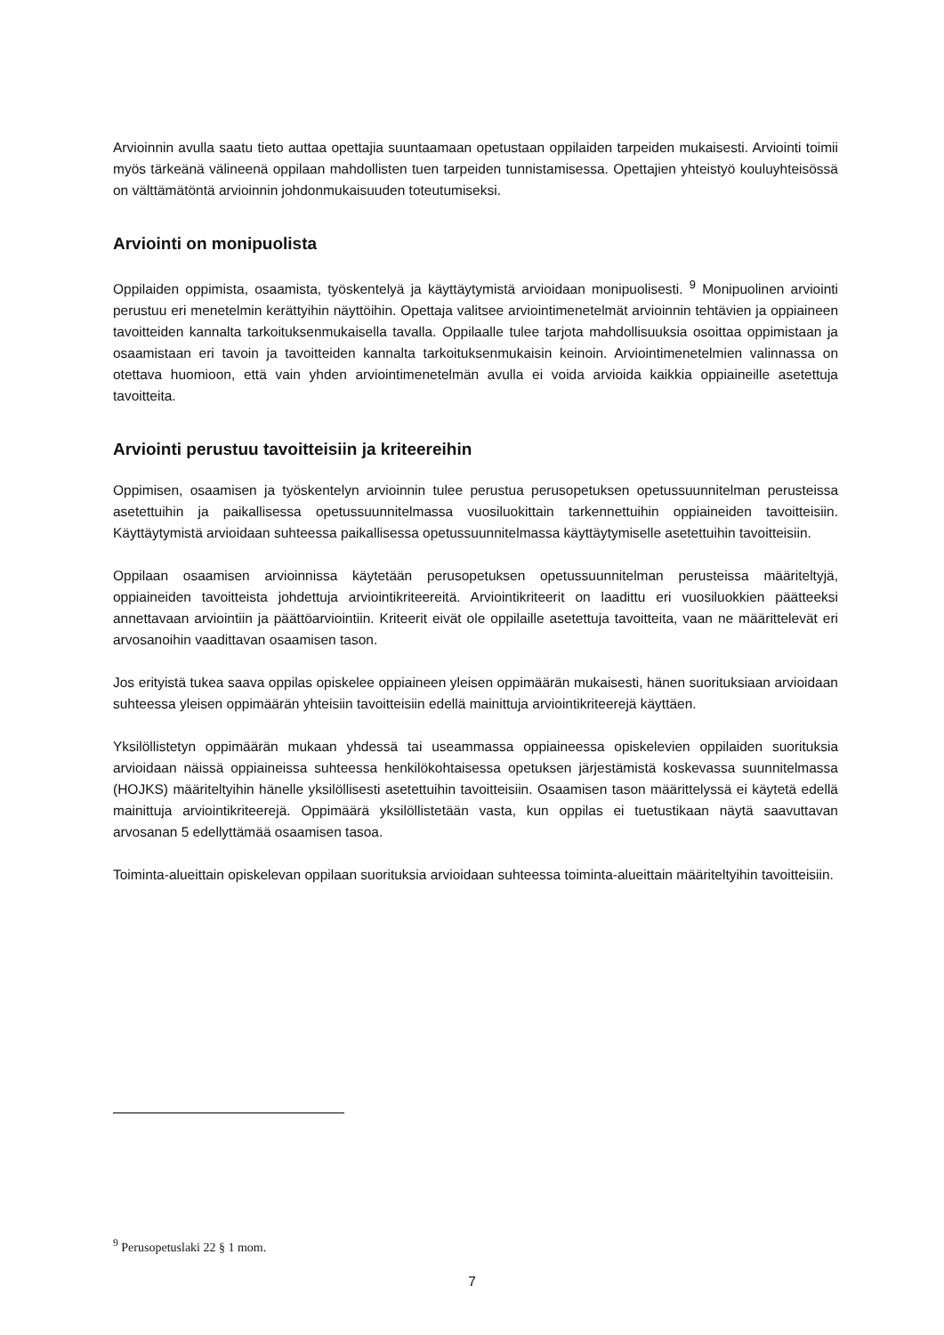Arvioinnin avulla saatu tieto auttaa opettajia suuntaamaan opetustaan oppilaiden tarpeiden mukaisesti. Arviointi toimii myös tärkeänä välineenä oppilaan mahdollisten tuen tarpeiden tunnistamisessa. Opettajien yhteistyö kouluyhteisössä on välttämätöntä arvioinnin johdonmukaisuuden toteutumiseksi.
Arviointi on monipuolista
Oppilaiden oppimista, osaamista, työskentelyä ja käyttäytymistä arvioidaan monipuolisesti. <sup>9</sup> Monipuolinen arviointi perustuu eri menetelmin kerättyihin näyttöihin. Opettaja valitsee arviointimenetelmät arvioinnin tehtävien ja oppiaineen tavoitteiden kannalta tarkoituksenmukaisella tavalla. Oppilaalle tulee tarjota mahdollisuuksia osoittaa oppimistaan ja osaamistaan eri tavoin ja tavoitteiden kannalta tarkoituksenmukaisin keinoin. Arviointimenetelmien valinnassa on otettava huomioon, että vain yhden arviointimenetelmän avulla ei voida arvioida kaikkia oppiaineille asetettuja tavoitteita.
Arviointi perustuu tavoitteisiin ja kriteereihin
Oppimisen, osaamisen ja työskentelyn arvioinnin tulee perustua perusopetuksen opetussuunnitelman perusteissa asetettuihin ja paikallisessa opetussuunnitelmassa vuosiluokittain tarkennettuihin oppiaineiden tavoitteisiin. Käyttäytymistä arvioidaan suhteessa paikallisessa opetussuunnitelmassa käyttäytymiselle asetettuihin tavoitteisiin.
Oppilaan osaamisen arvioinnissa käytetään perusopetuksen opetussuunnitelman perusteissa määriteltyjä, oppiaineiden tavoitteista johdettuja arviointikriteereitä. Arviointikriteerit on laadittu eri vuosiluokkien päätteeksi annettavaan arviointiin ja päättöarviointiin. Kriteerit eivät ole oppilaille asetettuja tavoitteita, vaan ne määrittelevät eri arvosanoihin vaadittavan osaamisen tason.
Jos erityistä tukea saava oppilas opiskelee oppiaineen yleisen oppimäärän mukaisesti, hänen suorituksiaan arvioidaan suhteessa yleisen oppimäärän yhteisiin tavoitteisiin edellä mainittuja arviointikriteerejä käyttäen.
Yksilöllistetyn oppimäärän mukaan yhdessä tai useammassa oppiaineessa opiskelevien oppilaiden suorituksia arvioidaan näissä oppiaineissa suhteessa henkilökohtaisessa opetuksen järjestämistä koskevassa suunnitelmassa (HOJKS) määriteltyihin hänelle yksilöllisesti asetettuihin tavoitteisiin. Osaamisen tason määrittelyssä ei käytetä edellä mainittuja arviointikriteerejä. Oppimäärä yksilöllistetään vasta, kun oppilas ei tuetustikaan näytä saavuttavan arvosanan 5 edellyttämää osaamisen tasoa.
Toiminta-alueittain opiskelevan oppilaan suorituksia arvioidaan suhteessa toiminta-alueittain määriteltyihin tavoitteisiin.
<sup>9</sup> Perusopetuslaki 22 § 1 mom.
7